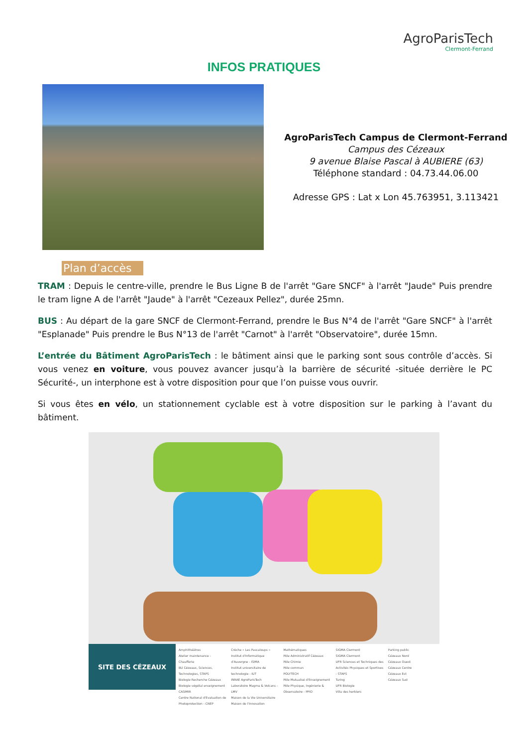AgroParisTech
Clermont-Ferrand
INFOS PRATIQUES
AgroParisTech Campus de Clermont-Ferrand
Campus des Cézeaux
9 avenue Blaise Pascal à AUBIERE (63)
Téléphone standard : 04.73.44.06.00
Adresse GPS : Lat x Lon 45.763951, 3.113421
Plan d’accès
TRAM : Depuis le centre-ville, prendre le Bus Ligne B de l'arrêt "Gare SNCF" à l'arrêt "Jaude" Puis prendre le tram ligne A de l'arrêt "Jaude" à l'arrêt "Cezeaux Pellez", durée 25mn.
BUS : Au départ de la gare SNCF de Clermont-Ferrand, prendre le Bus N°4 de l'arrêt "Gare SNCF" à l'arrêt "Esplanade" Puis prendre le Bus N°13 de l'arrêt "Carnot" à l'arrêt "Observatoire", durée 15mn.
L’entrée du Bâtiment AgroParisTech : le bâtiment ainsi que le parking sont sous contrôle d’accès. Si vous venez en voiture, vous pouvez avancer jusqu’à la barrière de sécurité -située derrière le PC Sécurité-, un interphone est à votre disposition pour que l’on puisse vous ouvrir.
Si vous êtes en vélo, un stationnement cyclable est à votre disposition sur le parking à l’avant du bâtiment.
SITE DES CÉZEAUX
Amphithéâtres
Atelier maintenance - Chaufferie
BU Cézeaux, Sciences, Technologies, STAPS
Biologie Recherche Cézeaux
Biologie végétal enseignement
CASIMIR
Centre National d'Evaluation de Photoprotection - CNEP
Crèche « Les Pascaloups »
Institut d'Informatique d'Auvergne - ISIMA
Institut universitaire de technologie - IUT
INRAE AgroParisTech
Laboratoire Magma & Volcans - LMV
Maison de la Vie Universitaire
Maison de l'Innovation
Mathématiques
Pôle Administratif Cézeaux
Pôle Chimie
Pôle commun
POLYTECH
Pôle Mutualisé d'Enseignement
Pôle Physique, Ingénierie & Observatoire - PPIO
SIGMA Clermont
SIGMA Clermont
UFR Sciences et Techniques des Activités Physiques et Sportives - STAPS
Turing
UFR Biologie
Villa des herbiers
Parking public
Cézeaux Nord
Cézeaux Ouest
Cézeaux Centre
Cézeaux Est
Cézeaux Sud